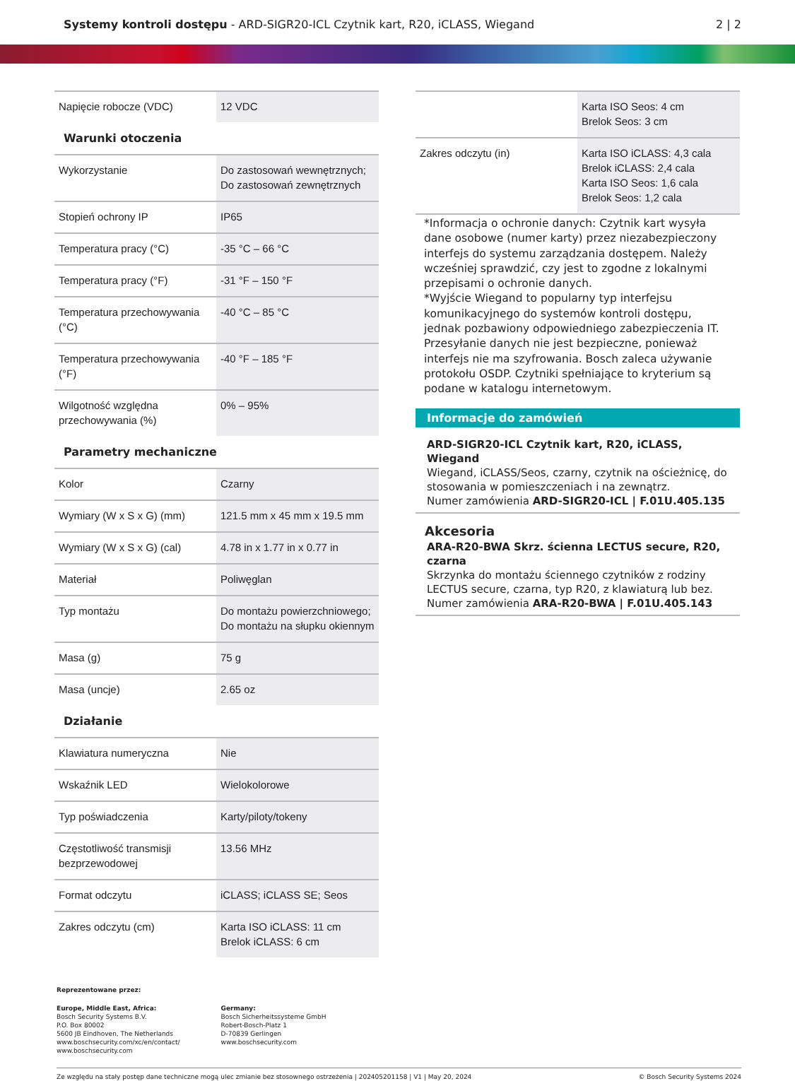Systemy kontroli dostępu - ARD-SIGR20-ICL Czytnik kart, R20, iCLASS, Wiegand
2 | 2
| Napięcie robocze (VDC) | 12 VDC |
| Warunki otoczenia | |
| Wykorzystanie | Do zastosowań wewnętrznych; Do zastosowań zewnętrznych |
| Stopień ochrony IP | IP65 |
| Temperatura pracy (°C) | -35 °C – 66 °C |
| Temperatura pracy (°F) | -31 °F – 150 °F |
| Temperatura przechowywania (°C) | -40 °C – 85 °C |
| Temperatura przechowywania (°F) | -40 °F – 185 °F |
| Wilgotność względna przechowywania (%) | 0% – 95% |
| Parametry mechaniczne | |
| Kolor | Czarny |
| Wymiary (W x S x G) (mm) | 121.5 mm x 45 mm x 19.5 mm |
| Wymiary (W x S x G) (cal) | 4.78 in x 1.77 in x 0.77 in |
| Materiał | Poliwęglan |
| Typ montażu | Do montażu powierzchniowego; Do montażu na słupku okiennym |
| Masa (g) | 75 g |
| Masa (uncje) | 2.65 oz |
| Działanie | |
| Klawiatura numeryczna | Nie |
| Wskaźnik LED | Wielokolorowe |
| Typ poświadczenia | Karty/piloty/tokeny |
| Częstotliwość transmisji bezprzewodowej | 13.56 MHz |
| Format odczytu | iCLASS; iCLASS SE; Seos |
| Zakres odczytu (cm) | Karta ISO iCLASS: 11 cm Brelok iCLASS: 6 cm |
| | Karta ISO Seos: 4 cm Brelok Seos: 3 cm |
| Zakres odczytu (in) | Karta ISO iCLASS: 4,3 cala Brelok iCLASS: 2,4 cala Karta ISO Seos: 1,6 cala Brelok Seos: 1,2 cala |
*Informacja o ochronie danych: Czytnik kart wysyła dane osobowe (numer karty) przez niezabezpieczony interfejs do systemu zarządzania dostępem. Należy wcześniej sprawdzić, czy jest to zgodne z lokalnymi przepisami o ochronie danych.
*Wyjście Wiegand to popularny typ interfejsu komunikacyjnego do systemów kontroli dostępu, jednak pozbawiony odpowiedniego zabezpieczenia IT. Przesyłanie danych nie jest bezpieczne, ponieważ interfejs nie ma szyfrowania. Bosch zaleca używanie protokołu OSDP. Czytniki spełniające to kryterium są podane w katalogu internetowym.
Informacje do zamówień
ARD-SIGR20-ICL Czytnik kart, R20, iCLASS, Wiegand
Wiegand, iCLASS/Seos, czarny, czytnik na ościeżnicę, do stosowania w pomieszczeniach i na zewnątrz.
Numer zamówienia ARD-SIGR20-ICL | F.01U.405.135
Akcesoria
ARA-R20-BWA Skrz. ścienna LECTUS secure, R20, czarna
Skrzynka do montażu ściennego czytników z rodziny LECTUS secure, czarna, typ R20, z klawiaturą lub bez.
Numer zamówienia ARA-R20-BWA | F.01U.405.143
Reprezentowane przez:
Europe, Middle East, Africa:
Bosch Security Systems B.V.
P.O. Box 80002
5600 JB Eindhoven, The Netherlands
www.boschsecurity.com/xc/en/contact/
www.boschsecurity.com
Germany:
Bosch Sicherheitssysteme GmbH
Robert-Bosch-Platz 1
D-70839 Gerlingen
www.boschsecurity.com
Ze względu na stały postęp dane techniczne mogą ulec zmianie bez stosownego ostrzeżenia | 202405201158 | V1 | May 20, 2024 © Bosch Security Systems 2024